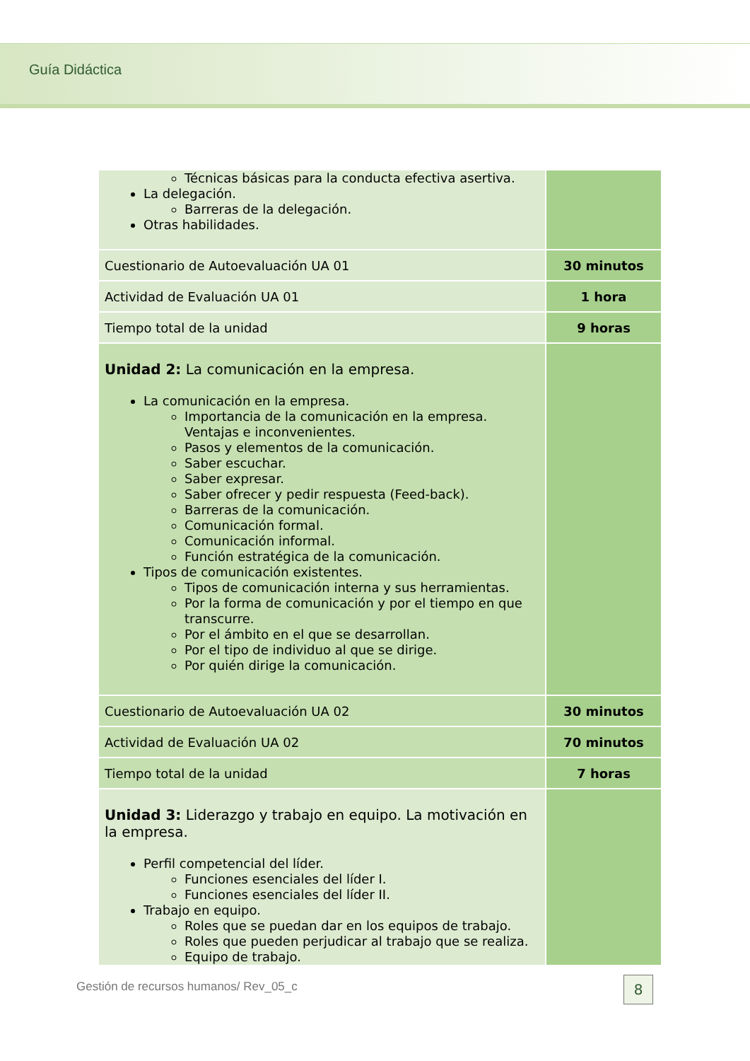Guía Didáctica
| Técnicas básicas para la conducta efectiva asertiva. La delegación. Barreras de la delegación. Otras habilidades. | |
| Cuestionario de Autoevaluación UA 01 | 30 minutos |
| Actividad de Evaluación UA 01 | 1 hora |
| Tiempo total de la unidad | 9 horas |
| Unidad 2: La comunicación en la empresa. La comunicación en la empresa. Importancia de la comunicación en la empresa. Ventajas e inconvenientes. Pasos y elementos de la comunicación. Saber escuchar. Saber expresar. Saber ofrecer y pedir respuesta (Feed-back). Barreras de la comunicación. Comunicación formal. Comunicación informal. Función estratégica de la comunicación. Tipos de comunicación existentes. Tipos de comunicación interna y sus herramientas. Por la forma de comunicación y por el tiempo en que transcurre. Por el ámbito en el que se desarrollan. Por el tipo de individuo al que se dirige. Por quién dirige la comunicación. | |
| Cuestionario de Autoevaluación UA 02 | 30 minutos |
| Actividad de Evaluación UA 02 | 70 minutos |
| Tiempo total de la unidad | 7 horas |
| Unidad 3: Liderazgo y trabajo en equipo. La motivación en la empresa. Perfil competencial del líder. Funciones esenciales del líder I. Funciones esenciales del líder II. Trabajo en equipo. Roles que se puedan dar en los equipos de trabajo. Roles que pueden perjudicar al trabajo que se realiza. Equipo de trabajo. | |
Gestión de recursos humanos/ Rev_05_c
8